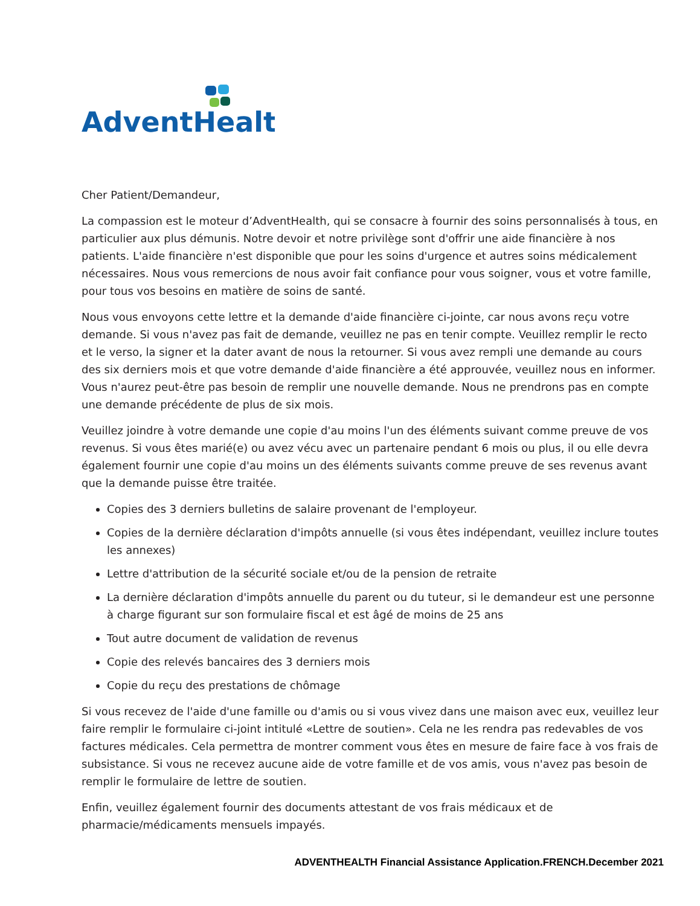AdventHealth
Cher Patient/Demandeur,
La compassion est le moteur d’AdventHealth, qui se consacre à fournir des soins personnalisés à tous, en particulier aux plus démunis. Notre devoir et notre privilège sont d'offrir une aide financière à nos patients. L'aide financière n'est disponible que pour les soins d'urgence et autres soins médicalement nécessaires. Nous vous remercions de nous avoir fait confiance pour vous soigner, vous et votre famille, pour tous vos besoins en matière de soins de santé.
Nous vous envoyons cette lettre et la demande d'aide financière ci-jointe, car nous avons reçu votre demande. Si vous n'avez pas fait de demande, veuillez ne pas en tenir compte. Veuillez remplir le recto et le verso, la signer et la dater avant de nous la retourner. Si vous avez rempli une demande au cours des six derniers mois et que votre demande d'aide financière a été approuvée, veuillez nous en informer. Vous n'aurez peut-être pas besoin de remplir une nouvelle demande. Nous ne prendrons pas en compte une demande précédente de plus de six mois.
Veuillez joindre à votre demande une copie d'au moins l'un des éléments suivant comme preuve de vos revenus. Si vous êtes marié(e) ou avez vécu avec un partenaire pendant 6 mois ou plus, il ou elle devra également fournir une copie d'au moins un des éléments suivants comme preuve de ses revenus avant que la demande puisse être traitée.
Copies des 3 derniers bulletins de salaire provenant de l'employeur.
Copies de la dernière déclaration d'impôts annuelle (si vous êtes indépendant, veuillez inclure toutes les annexes)
Lettre d'attribution de la sécurité sociale et/ou de la pension de retraite
La dernière déclaration d'impôts annuelle du parent ou du tuteur, si le demandeur est une personne à charge figurant sur son formulaire fiscal et est âgé de moins de 25 ans
Tout autre document de validation de revenus
Copie des relevés bancaires des 3 derniers mois
Copie du reçu des prestations de chômage
Si vous recevez de l'aide d'une famille ou d'amis ou si vous vivez dans une maison avec eux, veuillez leur faire remplir le formulaire ci-joint intitulé «Lettre de soutien». Cela ne les rendra pas redevables de vos factures médicales. Cela permettra de montrer comment vous êtes en mesure de faire face à vos frais de subsistance. Si vous ne recevez aucune aide de votre famille et de vos amis, vous n'avez pas besoin de remplir le formulaire de lettre de soutien.
Enfin, veuillez également fournir des documents attestant de vos frais médicaux et de pharmacie/médicaments mensuels impayés.
ADVENTHEALTH Financial Assistance Application.FRENCH.December 2021